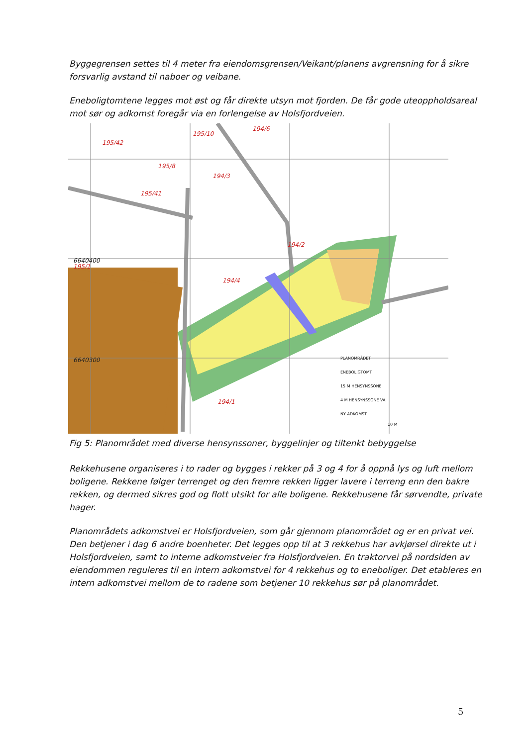Byggegrensen settes til 4 meter fra eiendomsgrensen/Veikant/planens avgrensning for å sikre forsvarlig avstand til naboer og veibane.
Eneboligtomtene legges mot øst og får direkte utsyn mot fjorden. De får gode uteoppholdsareal mot sør og adkomst foregår via en forlengelse av Holsfjordveien.
195/10
194/6
195/42
195/8
194/3
195/41
194/4
194/1
195/1
194/2
6640400
6640300
PLANOMRÅDET
ENEBOLIGTOMT
15 M HENSYNSSONE
4 M HENSYNSSONE VA
NY ADKOMST
10 M
Fig 5: Planområdet med diverse hensynssoner, byggelinjer og tiltenkt bebyggelse
Rekkehusene organiseres i to rader og bygges i rekker på 3 og 4 for å oppnå lys og luft mellom boligene. Rekkene følger terrenget og den fremre rekken ligger lavere i terreng enn den bakre rekken, og dermed sikres god og flott utsikt for alle boligene. Rekkehusene får sørvendte, private hager.
Planområdets adkomstvei er Holsfjordveien, som går gjennom planområdet og er en privat vei. Den betjener i dag 6 andre boenheter. Det legges opp til at 3 rekkehus har avkjørsel direkte ut i Holsfjordveien, samt to interne adkomstveier fra Holsfjordveien. En traktorvei på nordsiden av eiendommen reguleres til en intern adkomstvei for 4 rekkehus og to eneboliger. Det etableres en intern adkomstvei mellom de to radene som betjener 10 rekkehus sør på planområdet.
5